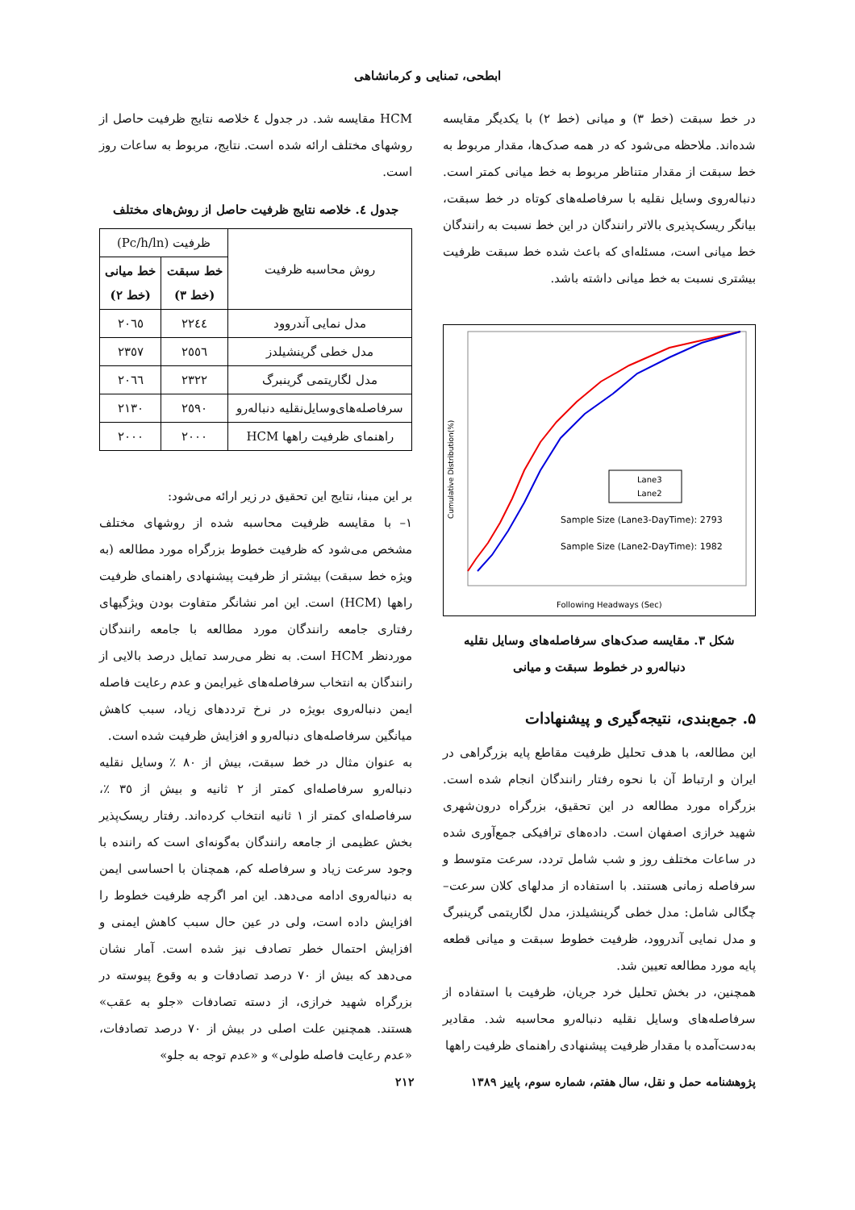ابطحی، تمنایی و کرمانشاهی
در خط سبقت (خط ۳) و میانی (خط ۲) با یکدیگر مقایسه شده‌اند. ملاحظه می‌شود که در همه صدک‌ها، مقدار مربوط به خط سبقت از مقدار متناظر مربوط به خط میانی کمتر است. دنباله‌روی وسایل نقلیه با سرفاصله‌های کوتاه در خط سبقت، بیانگر ریسک‌پذیری بالاتر رانندگان در این خط نسبت به رانندگان خط میانی است، مسئله‌ای که باعث شده خط سبقت ظرفیت بیشتری نسبت به خط میانی داشته باشد.
Lane3
Lane2
Sample Size (Lane3-DayTime): 2793
Sample Size (Lane2-DayTime): 1982
Following Headways (Sec)
Cumulative Distribution(%)
شکل ۳. مقایسه صدک‌های سرفاصله‌های وسایل نقلیه دنباله‌رو در خطوط سبقت و میانی
۵. جمع‌بندی، نتیجه‌گیری و پیشنهادات
این مطالعه، با هدف تحلیل ظرفیت مقاطع پایه بزرگراهی در ایران و ارتباط آن با نحوه رفتار رانندگان انجام شده است. بزرگراه مورد مطالعه در این تحقیق، بزرگراه درون‌شهری شهید خرازی اصفهان است. داده‌های ترافیکی جمع‌آوری شده در ساعات مختلف روز و شب شامل تردد، سرعت متوسط و سرفاصله زمانی هستند. با استفاده از مدلهای کلان سرعت– چگالی شامل: مدل خطی گرینشیلدز، مدل لگاریتمی گرینبرگ و مدل نمایی آندروود، ظرفیت خطوط سبقت و میانی قطعه پایه مورد مطالعه تعیین شد.
همچنین، در بخش تحلیل خرد جریان، ظرفیت با استفاده از سرفاصله‌های وسایل نقلیه دنباله‌رو محاسبه شد. مقادیر به‌دست‌آمده با مقدار ظرفیت پیشنهادی راهنمای ظرفیت راهها
HCM مقایسه شد. در جدول ٤ خلاصه نتایج ظرفیت حاصل از روشهای مختلف ارائه شده است. نتایج، مربوط به ساعات روز است.
جدول ٤. خلاصه نتایج ظرفیت حاصل از روش‌های مختلف
| روش محاسبه ظرفیت | ظرفیت (Pc/h/ln) | |
| --- | --- | --- |
| | خط سبقت (خط ۳) | خط میانی (خط ۲) |
| مدل نمایی آندروود | ۲۲٤٤ | ۲۰٦٥ |
| مدل خطی گرینشیلدز | ۲٥٥٦ | ۲۳٥۷ |
| مدل لگاریتمی گرینبرگ | ۲۳۲۲ | ۲۰٦٦ |
| سرفاصله‌های‌وسایل‌نقلیه دنباله‌رو | ۲٥۹۰ | ۲۱۳۰ |
| راهنمای ظرفیت راهها HCM | ۲۰۰۰ | ۲۰۰۰ |
بر این مبنا، نتایج این تحقیق در زیر ارائه می‌شود:
۱– با مقایسه ظرفیت محاسبه شده از روشهای مختلف مشخص می‌شود که ظرفیت خطوط بزرگراه مورد مطالعه (به ویژه خط سبقت) بیشتر از ظرفیت پیشنهادی راهنمای ظرفیت راهها (HCM) است. این امر نشانگر متفاوت بودن ویژگیهای رفتاری جامعه رانندگان مورد مطالعه با جامعه رانندگان موردنظر HCM است. به نظر می‌رسد تمایل درصد بالایی از رانندگان به انتخاب سرفاصله‌های غیرایمن و عدم رعایت فاصله ایمن دنباله‌روی بویژه در نرخ ترددهای زیاد، سبب کاهش میانگین سرفاصله‌های دنباله‌رو و افزایش ظرفیت شده است.
به عنوان مثال در خط سبقت، بیش از ۸۰ ٪ وسایل نقلیه دنباله‌رو سرفاصله‌ای کمتر از ۲ ثانیه و بیش از ۳٥ ٪، سرفاصله‌ای کمتر از ۱ ثانیه انتخاب کرده‌اند. رفتار ریسک‌پذیر بخش عظیمی از جامعه رانندگان به‌گونه‌ای است که راننده با وجود سرعت زیاد و سرفاصله کم، همچنان با احساسی ایمن به دنباله‌روی ادامه می‌دهد. این امر اگرچه ظرفیت خطوط را افزایش داده است، ولی در عین حال سبب کاهش ایمنی و افزایش احتمال خطر تصادف نیز شده است. آمار نشان می‌دهد که بیش از ۷۰ درصد تصادفات و به وقوع پیوسته در بزرگراه شهید خرازی، از دسته تصادفات «جلو به عقب» هستند. همچنین علت اصلی در بیش از ۷۰ درصد تصادفات، «عدم رعایت فاصله طولی» و «عدم توجه به جلو»
پژوهشنامه حمل و نقل، سال هفتم، شماره سوم، پاییز ۱۳۸۹ ۲۱۲